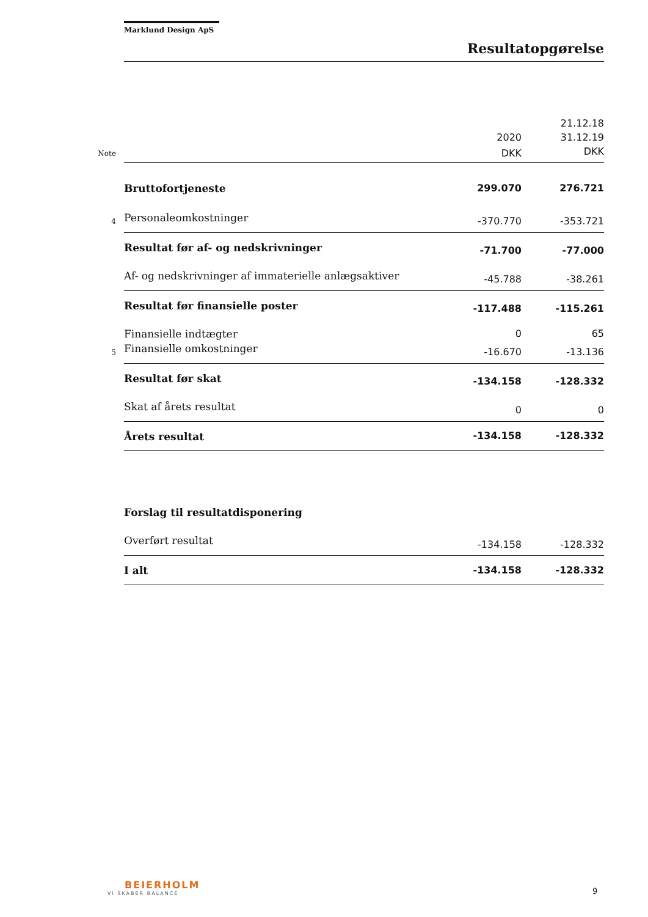Marklund Design ApS
Resultatopgørelse
| | | | 21.12.18 |
| | | 2020 | 31.12.19 |
| Note | | DKK | DKK |
| | Bruttofortjeneste | 299.070 | 276.721 |
| 4 | Personaleomkostninger | -370.770 | -353.721 |
| | Resultat før af- og nedskrivninger | -71.700 | -77.000 |
| | Af- og nedskrivninger af immaterielle anlægsaktiver | -45.788 | -38.261 |
| | Resultat før finansielle poster | -117.488 | -115.261 |
| | Finansielle indtægter | 0 | 65 |
| 5 | Finansielle omkostninger | -16.670 | -13.136 |
| | Resultat før skat | -134.158 | -128.332 |
| | Skat af årets resultat | 0 | 0 |
| | Årets resultat | -134.158 | -128.332 |
| | Forslag til resultatdisponering | | |
| | Overført resultat | -134.158 | -128.332 |
| | I alt | -134.158 | -128.332 |
BEIERHOLM
VI SKABER BALANCE
9